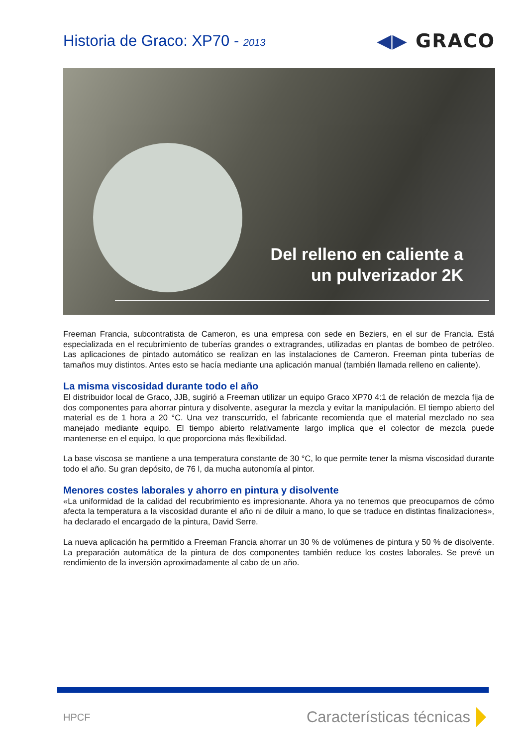Historia de Graco: XP70 - 2013
◀▶ GRACO
Del relleno en caliente a
un pulverizador 2K
Freeman Francia, subcontratista de Cameron, es una empresa con sede en Beziers, en el sur de Francia. Está especializada en el recubrimiento de tuberías grandes o extragrandes, utilizadas en plantas de bombeo de petróleo. Las aplicaciones de pintado automático se realizan en las instalaciones de Cameron. Freeman pinta tuberías de tamaños muy distintos. Antes esto se hacía mediante una aplicación manual (también llamada relleno en caliente).
La misma viscosidad durante todo el año
El distribuidor local de Graco, JJB, sugirió a Freeman utilizar un equipo Graco XP70 4:1 de relación de mezcla fija de dos componentes para ahorrar pintura y disolvente, asegurar la mezcla y evitar la manipulación. El tiempo abierto del material es de 1 hora a 20 °C. Una vez transcurrido, el fabricante recomienda que el material mezclado no sea manejado mediante equipo. El tiempo abierto relativamente largo implica que el colector de mezcla puede mantenerse en el equipo, lo que proporciona más flexibilidad.
La base viscosa se mantiene a una temperatura constante de 30 °C, lo que permite tener la misma viscosidad durante todo el año. Su gran depósito, de 76 l, da mucha autonomía al pintor.
Menores costes laborales y ahorro en pintura y disolvente
«La uniformidad de la calidad del recubrimiento es impresionante. Ahora ya no tenemos que preocuparnos de cómo afecta la temperatura a la viscosidad durante el año ni de diluir a mano, lo que se traduce en distintas finalizaciones», ha declarado el encargado de la pintura, David Serre.
La nueva aplicación ha permitido a Freeman Francia ahorrar un 30 % de volúmenes de pintura y 50 % de disolvente. La preparación automática de la pintura de dos componentes también reduce los costes laborales. Se prevé un rendimiento de la inversión aproximadamente al cabo de un año.
HPCF
Características técnicas